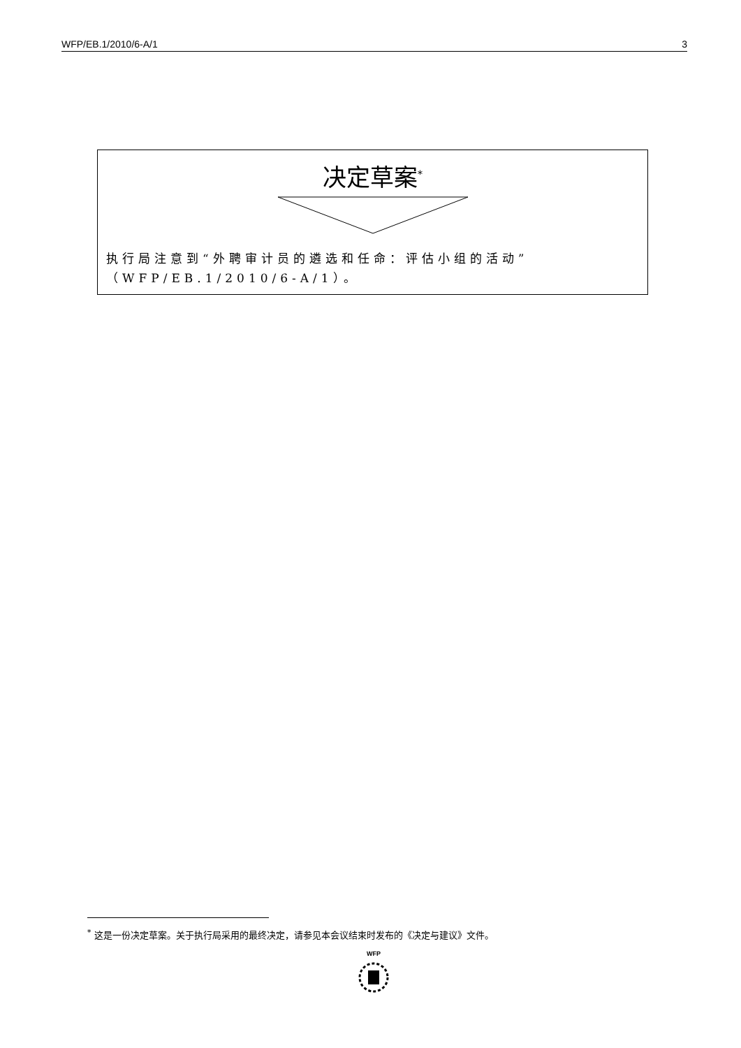WFP/EB.1/2010/6-A/1 3
决定草案<sup>*</sup>
执行局注意到“外聘审计员的遴选和任命：评估小组的活动”（WFP/EB.1/2010/6-A/1）。
<sup>*</sup> 这是一份决定草案。关于执行局采用的最终决定，请参见本会议结束时发布的《决定与建议》文件。
WFP